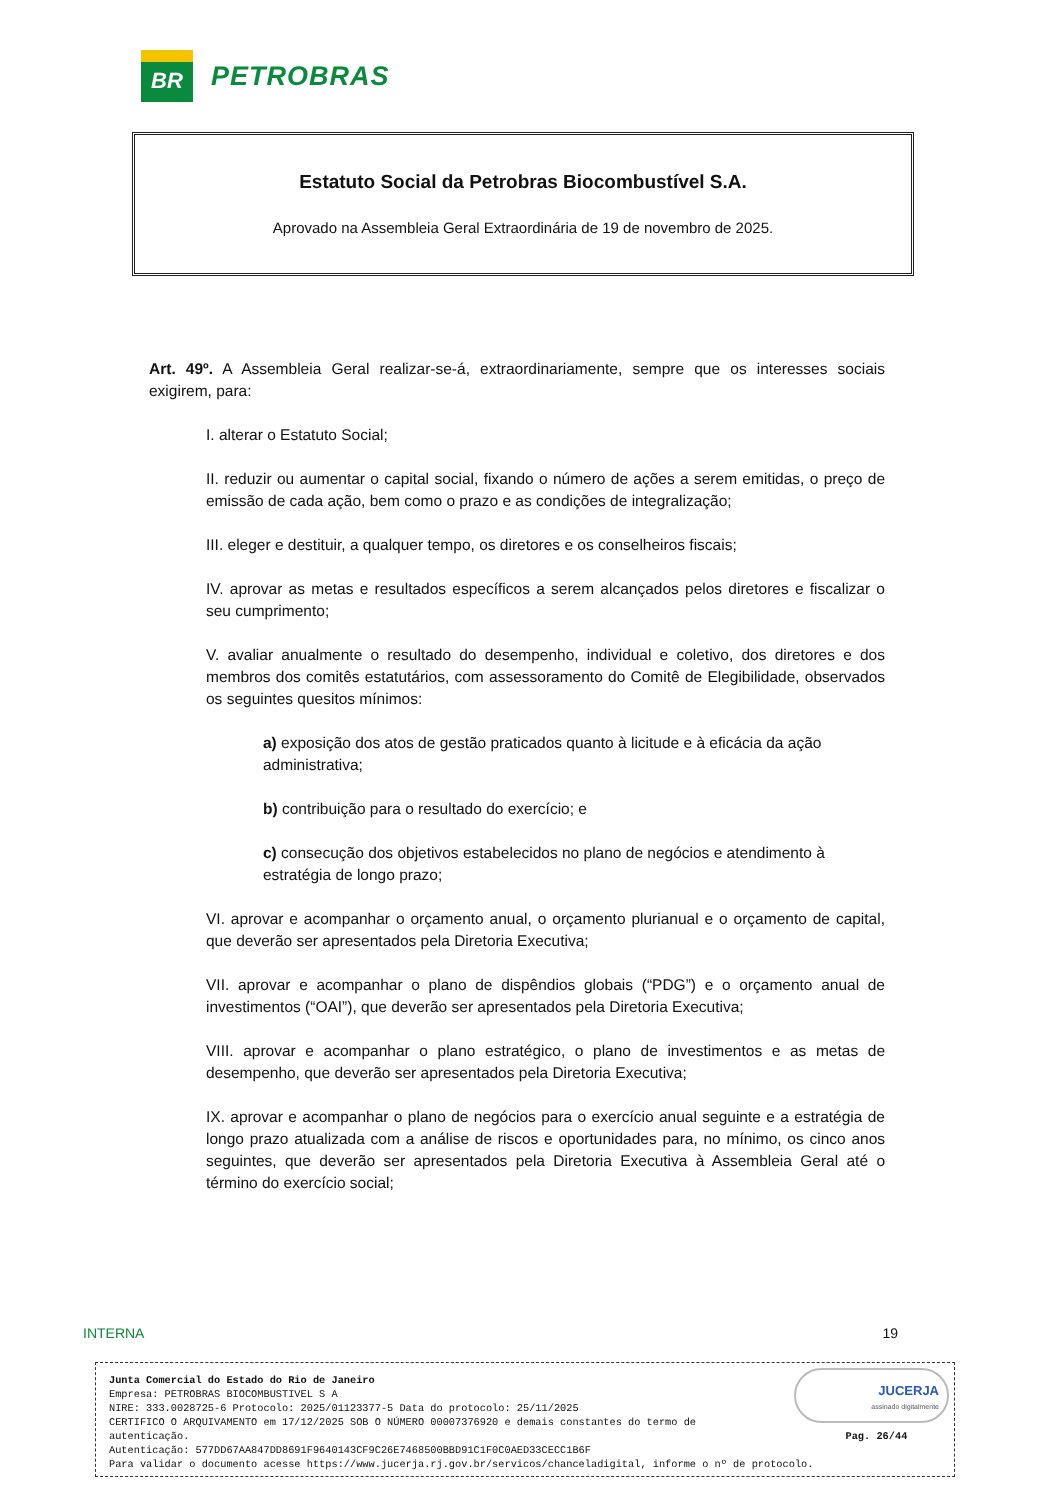BR
PETROBRAS
Estatuto Social da Petrobras Biocombustível S.A.
Aprovado na Assembleia Geral Extraordinária de 19 de novembro de 2025.
Art. 49º. A Assembleia Geral realizar-se-á, extraordinariamente, sempre que os interesses sociais exigirem, para:
I. alterar o Estatuto Social;
II. reduzir ou aumentar o capital social, fixando o número de ações a serem emitidas, o preço de emissão de cada ação, bem como o prazo e as condições de integralização;
III. eleger e destituir, a qualquer tempo, os diretores e os conselheiros fiscais;
IV. aprovar as metas e resultados específicos a serem alcançados pelos diretores e fiscalizar o seu cumprimento;
V. avaliar anualmente o resultado do desempenho, individual e coletivo, dos diretores e dos membros dos comitês estatutários, com assessoramento do Comitê de Elegibilidade, observados os seguintes quesitos mínimos:
a) exposição dos atos de gestão praticados quanto à licitude e à eficácia da ação administrativa;
b) contribuição para o resultado do exercício; e
c) consecução dos objetivos estabelecidos no plano de negócios e atendimento à estratégia de longo prazo;
VI. aprovar e acompanhar o orçamento anual, o orçamento plurianual e o orçamento de capital, que deverão ser apresentados pela Diretoria Executiva;
VII. aprovar e acompanhar o plano de dispêndios globais (“PDG”) e o orçamento anual de investimentos (“OAI”), que deverão ser apresentados pela Diretoria Executiva;
VIII. aprovar e acompanhar o plano estratégico, o plano de investimentos e as metas de desempenho, que deverão ser apresentados pela Diretoria Executiva;
IX. aprovar e acompanhar o plano de negócios para o exercício anual seguinte e a estratégia de longo prazo atualizada com a análise de riscos e oportunidades para, no mínimo, os cinco anos seguintes, que deverão ser apresentados pela Diretoria Executiva à Assembleia Geral até o término do exercício social;
INTERNA 19
JUCERJA
assinado digitalmente
Junta Comercial do Estado do Rio de Janeiro
Empresa: PETROBRAS BIOCOMBUSTIVEL S A
NIRE: 333.0028725-6 Protocolo: 2025/01123377-5 Data do protocolo: 25/11/2025
CERTIFICO O ARQUIVAMENTO em 17/12/2025 SOB O NÚMERO 00007376920 e demais constantes do termo de
autenticação. Pag. 26/44
Autenticação: 577DD67AA847DD8691F9640143CF9C26E7468500BBD91C1F0C0AED33CECC1B6F
Para validar o documento acesse https://www.jucerja.rj.gov.br/servicos/chanceladigital, informe o nº de protocolo.